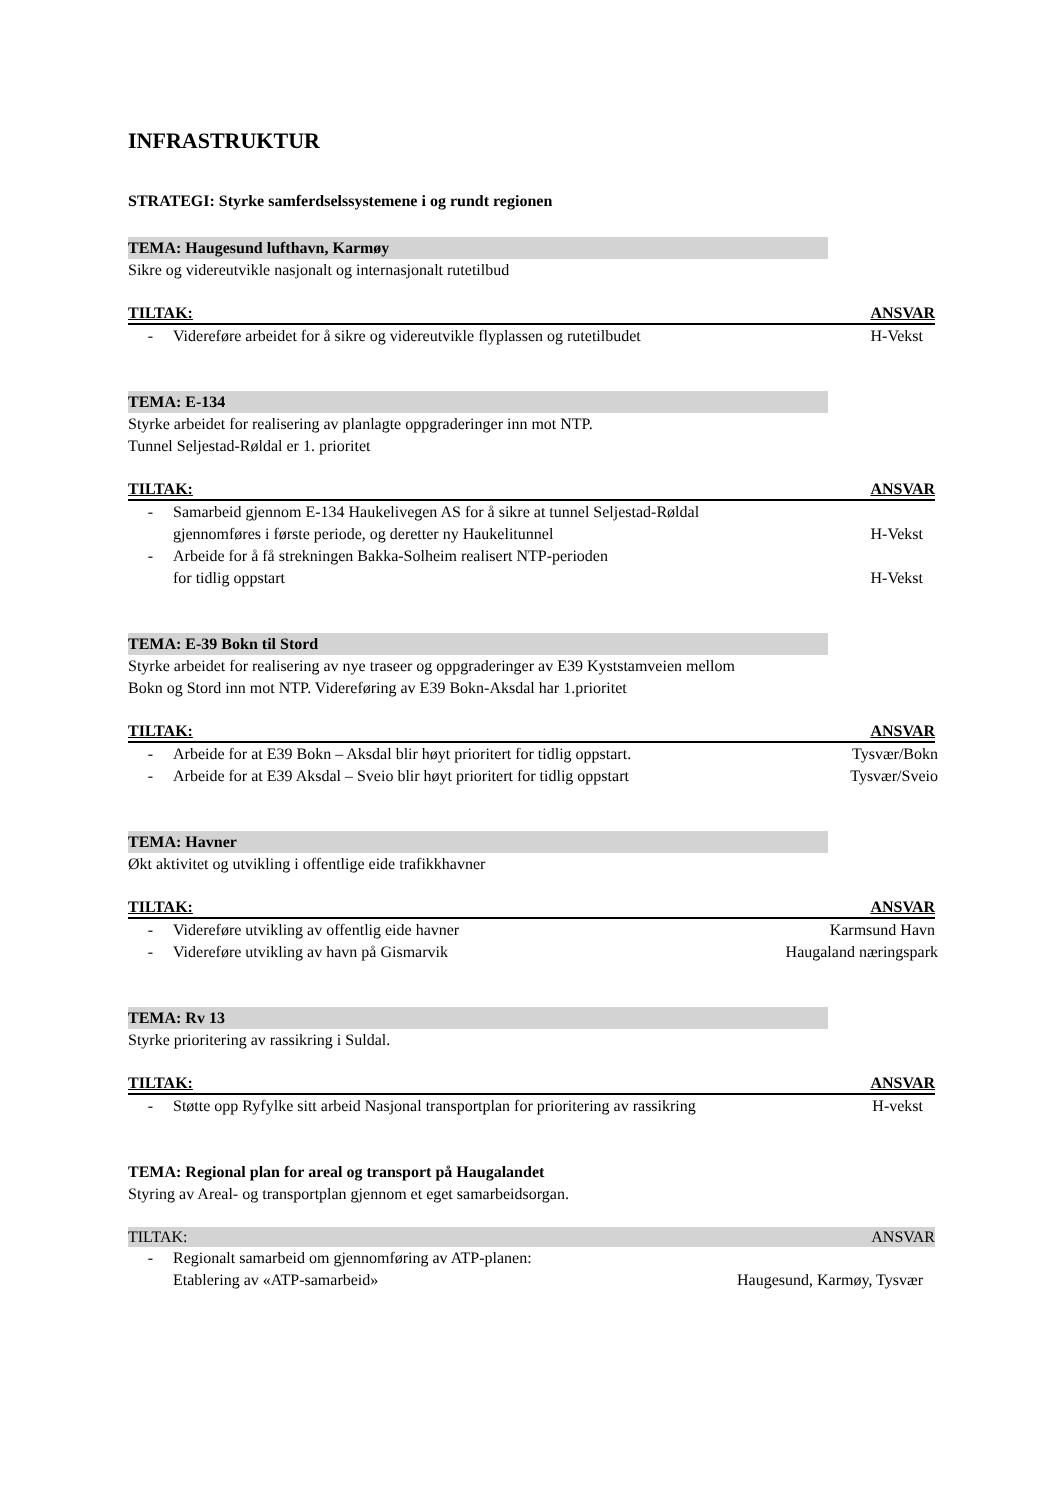INFRASTRUKTUR
STRATEGI: Styrke samferdselssystemene i og rundt regionen
TEMA: Haugesund lufthavn, Karmøy
Sikre og videreutvikle nasjonalt og internasjonalt rutetilbud
TILTAK: ANSVAR
- Videreføre arbeidet for å sikre og videreutvikle flyplassen og rutetilbudet H-Vekst
TEMA: E-134
Styrke arbeidet for realisering av planlagte oppgraderinger inn mot NTP.
Tunnel Seljestad-Røldal er 1. prioritet
TILTAK: ANSVAR
- Samarbeid gjennom E-134 Haukelivegen AS for å sikre at tunnel Seljestad-Røldal
gjennomføres i første periode, og deretter ny Haukelitunnel
H-Vekst
- Arbeide for å få strekningen Bakka-Solheim realisert NTP-perioden
for tidlig oppstart
H-Vekst
TEMA: E-39 Bokn til Stord
Styrke arbeidet for realisering av nye traseer og oppgraderinger av E39 Kyststamveien mellom
Bokn og Stord inn mot NTP. Videreføring av E39 Bokn-Aksdal har 1.prioritet
TILTAK: ANSVAR
- Arbeide for at E39 Bokn – Aksdal blir høyt prioritert for tidlig oppstart. Tysvær/Bokn
- Arbeide for at E39 Aksdal – Sveio blir høyt prioritert for tidlig oppstart Tysvær/Sveio
TEMA: Havner
Økt aktivitet og utvikling i offentlige eide trafikkhavner
TILTAK: ANSVAR
- Videreføre utvikling av offentlig eide havner Karmsund Havn
- Videreføre utvikling av havn på Gismarvik Haugaland næringspark
TEMA: Rv 13
Styrke prioritering av rassikring i Suldal.
TILTAK: ANSVAR
- Støtte opp Ryfylke sitt arbeid Nasjonal transportplan for prioritering av rassikring H-vekst
TEMA: Regional plan for areal og transport på Haugalandet
Styring av Areal- og transportplan gjennom et eget samarbeidsorgan.
TILTAK: ANSVAR
- Regionalt samarbeid om gjennomføring av ATP-planen:
Etablering av «ATP-samarbeid»
Haugesund, Karmøy, Tysvær